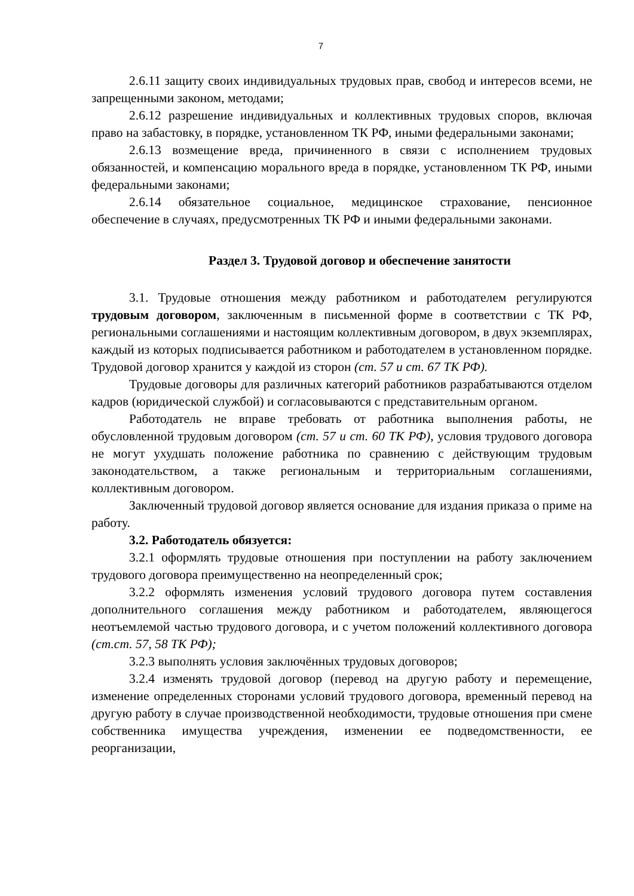7
2.6.11 защиту своих индивидуальных трудовых прав, свобод и интересов всеми, не запрещенными законом, методами;
2.6.12 разрешение индивидуальных и коллективных трудовых споров, включая право на забастовку, в порядке, установленном ТК РФ, иными федеральными законами;
2.6.13 возмещение вреда, причиненного в связи с исполнением трудовых обязанностей, и компенсацию морального вреда в порядке, установленном ТК РФ, иными федеральными законами;
2.6.14 обязательное социальное, медицинское страхование, пенсионное обеспечение в случаях, предусмотренных ТК РФ и иными федеральными законами.
Раздел 3. Трудовой договор и обеспечение занятости
3.1. Трудовые отношения между работником и работодателем регулируются трудовым договором, заключенным в письменной форме в соответствии с ТК РФ, региональными соглашениями и настоящим коллективным договором, в двух экземплярах, каждый из которых подписывается работником и работодателем в установленном порядке. Трудовой договор хранится у каждой из сторон (ст. 57 и ст. 67 ТК РФ).
Трудовые договоры для различных категорий работников разрабатываются отделом кадров (юридической службой) и согласовываются с представительным органом.
Работодатель не вправе требовать от работника выполнения работы, не обусловленной трудовым договором (ст. 57 и ст. 60 ТК РФ), условия трудового договора не могут ухудшать положение работника по сравнению с действующим трудовым законодательством, а также региональным и территориальным соглашениями, коллективным договором.
Заключенный трудовой договор является основание для издания приказа о приме на работу.
3.2. Работодатель обязуется:
3.2.1 оформлять трудовые отношения при поступлении на работу заключением трудового договора преимущественно на неопределенный срок;
3.2.2 оформлять изменения условий трудового договора путем составления дополнительного соглашения между работником и работодателем, являющегося неотъемлемой частью трудового договора, и с учетом положений коллективного договора (ст.ст. 57, 58 ТК РФ);
3.2.3 выполнять условия заключённых трудовых договоров;
3.2.4 изменять трудовой договор (перевод на другую работу и перемещение, изменение определенных сторонами условий трудового договора, временный перевод на другую работу в случае производственной необходимости, трудовые отношения при смене собственника имущества учреждения, изменении ее подведомственности, ее реорганизации,